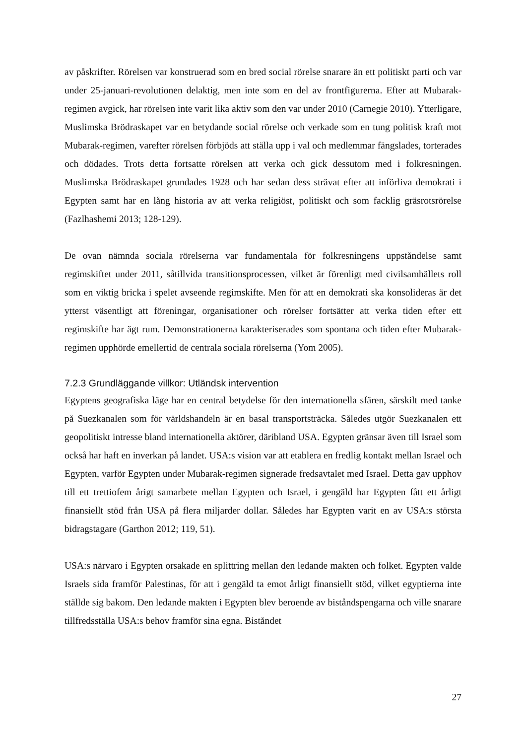av påskrifter. Rörelsen var konstruerad som en bred social rörelse snarare än ett politiskt parti och var under 25-januari-revolutionen delaktig, men inte som en del av frontfigurerna. Efter att Mubarak-regimen avgick, har rörelsen inte varit lika aktiv som den var under 2010 (Carnegie 2010). Ytterligare, Muslimska Brödraskapet var en betydande social rörelse och verkade som en tung politisk kraft mot Mubarak-regimen, varefter rörelsen förbjöds att ställa upp i val och medlemmar fängslades, torterades och dödades. Trots detta fortsatte rörelsen att verka och gick dessutom med i folkresningen. Muslimska Brödraskapet grundades 1928 och har sedan dess strävat efter att införliva demokrati i Egypten samt har en lång historia av att verka religiöst, politiskt och som facklig gräsrotsrörelse (Fazlhashemi 2013; 128-129).
De ovan nämnda sociala rörelserna var fundamentala för folkresningens uppståndelse samt regimskiftet under 2011, såtillvida transitionsprocessen, vilket är förenligt med civilsamhällets roll som en viktig bricka i spelet avseende regimskifte. Men för att en demokrati ska konsolideras är det ytterst väsentligt att föreningar, organisationer och rörelser fortsätter att verka tiden efter ett regimskifte har ägt rum. Demonstrationerna karakteriserades som spontana och tiden efter Mubarak-regimen upphörde emellertid de centrala sociala rörelserna (Yom 2005).
7.2.3 Grundläggande villkor: Utländsk intervention
Egyptens geografiska läge har en central betydelse för den internationella sfären, särskilt med tanke på Suezkanalen som för världshandeln är en basal transportsträcka. Således utgör Suezkanalen ett geopolitiskt intresse bland internationella aktörer, däribland USA. Egypten gränsar även till Israel som också har haft en inverkan på landet. USA:s vision var att etablera en fredlig kontakt mellan Israel och Egypten, varför Egypten under Mubarak-regimen signerade fredsavtalet med Israel. Detta gav upphov till ett trettiofem årigt samarbete mellan Egypten och Israel, i gengäld har Egypten fått ett årligt finansiellt stöd från USA på flera miljarder dollar. Således har Egypten varit en av USA:s största bidragstagare (Garthon 2012; 119, 51).
USA:s närvaro i Egypten orsakade en splittring mellan den ledande makten och folket. Egypten valde Israels sida framför Palestinas, för att i gengäld ta emot årligt finansiellt stöd, vilket egyptierna inte ställde sig bakom. Den ledande makten i Egypten blev beroende av biståndspengarna och ville snarare tillfredsställa USA:s behov framför sina egna. Biståndet
27